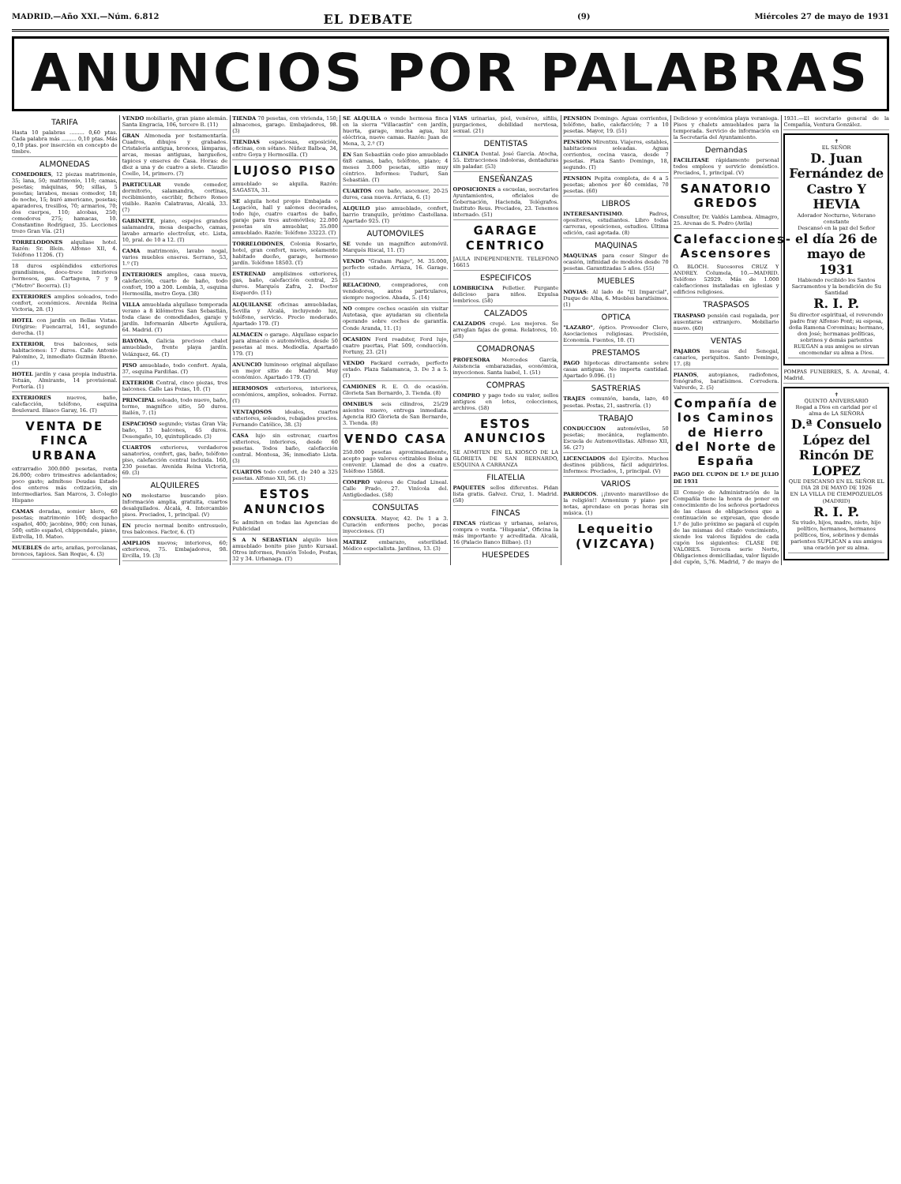MADRID.—Año XXI.—Núm. 6.812 EL DEBATE (9) Miércoles 27 de mayo de 1931
ANUNCIOS POR PALABRAS
TARIFA
Hasta 10 palabras ......... 0,60 ptas. Cada palabra más ......... 0,10 ptas. Más 0,10 ptas. por inserción en concepto de timbre.
ALMONEDAS
COMEDORES, 12 piezas matrimonio, 35; lana, 50; matrimonio, 110; camas, pesetas; máquinas, 90; sillas, 5 pesetas; lavabos, mesas comedor, 18; de noche, 15; buró americano, pesetas; aparadores, tresillos, 70; armarios, 70; dos cuerpos, 110; alcobas, 250; comedores 275; hamacas, 10. Constantino Rodríguez, 35. Lecciones trozo Gran Vía. (21)
TORRELODONES alquílase hotel. Razón: Sr. Blein. Alfonso XII, 4. Teléfono 11206. (T)
18 duros espléndidos exteriores grandísimos, doce-trece interiores hermosos, gas. Cartagena, 7 y 9 ("Metro" Becerra). (1)
EXTERIORES amplios soleados, todo confort, económicos. Avenida Reina Victoria, 28. (1)
HOTEL con jardín en Bellas Vistas. Dirigirse: Fuencarral, 141, segundo derecha. (1)
EXTERIOR, tres balcones, seis habitaciones: 17 duros. Calle Antonio Palomino, 2, inmediato Guzmán Bueno. (1)
HOTEL jardín y casa propia industria. Tetuán, Almirante, 14 provisional. Portería. (1)
EXTERIORES nuevos, baño, calefacción, teléfono, esquina Boulevard. Blasco Garay, 16. (T)
VENTA DE FINCA URBANA
extrarradio 300.000 pesetas, renta 26.000; cobro trimestres adelantados; poco gasto; admítese Deudas Estado dos enteros más cotización, sin intermediarios. San Marcos, 3. Colegio Hispano
CAMAS doradas, somier blero, 60 pesetas; matrimonio 100; despacho español, 400; jacobino, 900; con lunas, 500; estilo español, chippendale, piano, Estrella, 10. Mateo.
MUEBLES de arte, arañas, porcelanas, bronces, tapices. San Roque, 4. (3)
VENDO mobiliario, gran piano alemán. Santa Engracia, 106, tercero B. (11)
GRAN Almoneda por testamentaría. Cuadros, dibujos y grabados. Cristalería antigua, bronces, lámparas, arcas, mesas antiguas, bargueños, tapices y enseres de Casa. Horas: de diez a una y de cuatro a siete. Claudio Coello, 14, primero. (7)
PARTICULAR vende comedor, dormitorio, salamandra, cortinas, recibimiento, escribir, fichero Roneo visible. Razón Calatravas, Alcalá, 33. (7)
GABINETE, piano, espejos grandes salamandra, mesa despacho, camas, lavabo armario electrolux, etc. Lista, 10, pral. de 10 a 12. (T)
CAMA matrimonio, lavabo nogal, varios muebles enseres. Serrano, 53, 1.º (T)
ENTERIORES amplios, casa nueva, calefacción, cuarto de baño, todo confort, 190 a 200. Lombía, 3, esquina Hermosilla, metro Goya. (38)
VILLA amueblada alquílase temporada verano a 8 kilómetros San Sebastián, toda clase de comodidades, garaje y jardín. Informarán Alberto Aguilera, 64. Madrid. (T)
BAYONA, Galicia precioso chalet amueblado, frente playa jardín. Velázquez, 66. (T)
PISO amueblado, todo confort. Ayala, 37, esquina Pardiñas. (T)
EXTERIOR Central, cinco piezas, tres balcones. Calle Las Pozas, 10. (T)
PRINCIPAL soleado, todo nuevo, baño, termo, magnífico sitio, 50 duros. Bailén, 7. (1)
ESPACIOSO segundo; vistas Gran Vía; baño, 13 balcones, 65 duros. Desengaño, 10, quintuplicado. (3)
CUARTOS exteriores, verdaderos sanatorios, confort, gas, baño, teléfono piso, calefacción central incluida. 160, 230 pesetas. Avenida Reina Victoria, 69. (3)
ALQUILERES
NO molestarse buscando piso. Información amplia, gratuita, cuartos desalquilados. Alcalá, 4. Intercambio pisos. Preciados, 1, principal. (V)
EN precio normal bonito entresuelo, tres balcones. Factor, 6. (T)
AMPLIOS nuevos; interiores, 60; exteriores, 75. Embajadores, 98. Ercilla, 19. (3)
TIENDA 70 pesetas, con vivienda, 150; almacenes, garage. Embajadores, 98. (3)
TIENDAS espaciosas, exposición, oficinas, con sótano. Núñez Balboa, 34, entre Goya y Hermosilla. (T)
LUJOSO PISO
amueblado se alquila. Razón: SAGASTA, 31.
SE alquila hotel propio Embajada o Legación, hall y salones decorados, todo lujo, cuatro cuartos de baño, garaje para tres automóviles; 22.000 pesetas sin amueblar, 35.000 amueblado. Razón: Teléfono 33223. (T)
TORRELODONES, Colonia Rosario, hotel, gran confort, nuevo, solamente habitado dueño, garage, hermoso jardín. Teléfono 18503. (T)
ESTRENAD amplísimos exteriores, gas, baño, calefacción central, 25 duros. Marqués Zafra, 2. Doctor Esquerdo. (11)
ALQUILANSE oficinas amuebladas, Sevilla y Alcalá, incluyendo luz, teléfono, servicio. Precio moderado. Apartado 179. (T)
ALMACEN o garage. Alquílase espacio para almacén o automóviles, desde 50 pesetas al mes. Mediodía. Apartado 179. (T)
ANUNCIO luminoso original alquílase en mejor sitio de Madrid. Muy económico. Apartado 179. (T)
HERMOSOS exteriores, interiores, económicos, amplios, soleados. Ferraz. (T)
VENTAJOSOS ideales, cuartos exteriores, soleados, rebajados precios. Fernando Católico, 38. (3)
CASA lujo sin estrenar, cuartos exteriores, interiores, desde 60 pesetas. Todos baño, calefacción central. Montesa, 36; inmediato Lista. (3)
CUARTOS todo confort, de 240 a 325 pesetas. Alfonso XII, 56. (1)
ESTOS ANUNCIOS
Se admiten en todas las Agencias de Publicidad
S A N SEBASTIAN alquilo bien amueblado bonito piso junto Kursaal. Otros informes, Pensión Toledo, Postas, 32 y 34. Urbanaga. (T)
SE ALQUILA o vende hermosa finca en la sierra "Villacastín" con jardín, huerta, garage, mucha agua, luz eléctrica, nueve camas. Razón: Juan de Mena, 3, 2.º (T)
EN San Sebastián cedo piso amueblado 6x8 camas, baño, teléfono, piano; 4 meses 3.000 pesetas, sitio muy céntrico. Informes: Tuduri, San Sebastián. (T)
CUARTOS con baño, ascensor, 20-25 duros, casa nueva. Arriaza, 6. (1)
ALQUILO piso amueblado, confort, barrio tranquilo, próximo Castellana. Apartado 925. (T)
AUTOMOVILES
SE vende un magnífico automóvil. Marqués Riscal, 11. (T)
VENDO "Graham Paige", M. 35.000, perfecto estado. Arriaza, 16. Garage. (1)
RELACIONO, compradores, con vendedores, autos particulares, siempre negocios. Abada, 5. (14)
NO compre coches ocasión sin visitar Autotasa, que ayudaran su clientela operando sobre coches de garantía. Conde Aranda, 11. (1)
OCASION Ford roadster, Ford lujo, cuatro puertas, Fiat 509, conducción. Fortuny, 23. (21)
VENDO Packard cerrado, perfecto estado. Plaza Salamanca, 3. De 3 a 5. (T)
CAMIONES R. E. O. de ocasión. Glorieta San Bernardo, 3. Tienda. (8)
OMNIBUS seis cilindros, 25/29 asientos nuevo, entrega inmediata. Agencia RIO Glorieta de San Bernardo, 3. Tienda. (8)
VENDO CASA
250.000 pesetas aproximadamente, acepto pago valores cotizables Bolsa a convenir. Llamad de dos a cuatro. Teléfono 15868.
COMPRO valores de Ciudad Lineal. Calle Prado, 27. Vinícola del. Antigüedades. (58)
CONSULTAS
CONSULTA. Mayor, 42. De 1 a 3. Curación enfermos pecho, pocas inyecciones. (T)
MATRIZ embarazo, esterilidad. Médico especialista. Jardines, 13. (3)
VIAS urinarias, piel, venéreo, sífilis, purgaciones, debilidad nerviosa, sexual. (21)
DENTISTAS
CLINICA Dental. José García. Atocha, 55. Extracciones indoloras, dentaduras sin paladar. (53)
ENSEÑANZAS
OPOSICIONES a escuelas, secretarios Ayuntamientos, oficiales de Gobernación, Hacienda, Telégrafos. Instituto Reus. Preciados, 23. Tenemos internado. (51)
GARAGE CENTRICO
JAULA INDEPENDIENTE. TELEFONO 16615
ESPECIFICOS
LOMBRICINA Pelletier. Purgante delicioso para niños. Expulsa lombrices. (58)
CALZADOS
CALZADOS crepé. Los mejores. Se arreglan fajas de goma. Relatores, 10. (58)
COMADRONAS
PROFESORA Mercedes García, Asistencia embarazadas, económica, inyecciones. Santa Isabel, 1. (51)
COMPRAS
COMPRO y pago todo su valor, sellos antiguos en lotes, colecciones, archivos. (58)
ESTOS ANUNCIOS
SE ADMITEN EN EL KIOSCO DE LA GLORIETA DE SAN BERNARDO, ESQUINA A CARRANZA
FILATELIA
PAQUETES sellos diferentes. Pidan lista gratis. Galvez. Cruz, 1. Madrid. (58)
FINCAS
FINCAS rústicas y urbanas, solares, compra o venta. "Hispania", Oficina la más importante y acreditada. Alcalá, 16 (Palacio Banco Bilbao). (1)
HUESPEDES
PENSION Domingo. Aguas corrientes, teléfono, baño, calefacción; 7 a 10 pesetas. Mayor, 19. (51)
PENSION Mirentxu. Viajeros, estables, habitaciones soleadas. Aguas corrientes, cocina vasca, desde 7 pesetas. Plaza Santo Domingo, 18, segundo. (T)
PENSION Pepita completa, de 4 a 5 pesetas; abonos por 60 comidas, 70 pesetas. (60)
LIBROS
INTERESANTISIMO. Padres, opositores, estudiantes. Libro todas carreras, oposiciones, estudios. Última edición, casi agotada. (8)
MAQUINAS
MAQUINAS para coser Singer de ocasión, infinidad de modelos desde 70 pesetas. Garantizadas 5 años. (55)
MUEBLES
NOVIAS: Al lado de "El Imparcial", Duque de Alba, 6. Muebles baratísimos. (1)
OPTICA
"LAZARO", óptico. Proveedor Clero, Asociaciones religiosas. Precisión, Economía. Fuentes, 10. (T)
PRESTAMOS
PAGO hipotecas directamente sobre casas antiguas. No importa cantidad. Apartado 9.096. (1)
SASTRERIAS
TRAJES comunión, banda, lazo, 40 pesetas. Postas, 21, sastrería. (1)
TRABAJO
CONDUCCION automóviles, 50 pesetas; mecánica, reglamento. Escuela de Automovilistas. Alfonso XII, 56. (27)
LICENCIADOS del Ejército. Muchos destinos públicos, fácil adquirirlos. Informes: Preciados, 1, principal. (V)
VARIOS
PARROCOS. ¡¡Invento maravilloso de la religión!! Armonium y piano por notas, aprendase en pocas horas sin música. (1)
Lequeitio (VIZCAYA)
Delicioso y económica playa veraniega. Pisos y chalets amueblados para la temporada. Servicio de información en la Secretaría del Ayuntamiento.
Demandas
FACILITASE rápidamente personal todos empleos y servicio doméstico. Preciados, 1, principal. (V)
SANATORIO GREDOS
Consultor, Dr. Valdés Lambea. Almagro, 25. Arenas de S. Pedro (Avila)
Calefacciones-Ascensores
O. BLOCH. Sucesores CRUZ Y ANDREY. Columela, 10.—MADRID. Teléfono 52929. Más de 1.000 calefacciones instaladas en iglesias y edificios religiosos.
TRASPASOS
TRASPASO pensión casi regalada, por ausentarse extranjero. Mobiliario nuevo. (60)
VENTAS
PAJAROS moscas del Senegal, canarios, periquitos. Santo Domingo, 17. (8)
PIANOS, autopianos, radiofonos, fonógrafos, baratísimos. Corredera. Valverde, 2. (5)
Compañía de los Caminos de Hierro del Norte de España
PAGO DEL CUPON DE 1.º DE JULIO DE 1931
El Consejo de Administración de la Compañía tiene la honra de poner en conocimiento de los señores portadores de las clases de obligaciones que a continuación se expresan, que desde 1.º de julio próximo se pagará el cupón de las mismas del citado vencimiento, siendo los valores líquidos de cada cupón los siguientes: CLASE DE VALORES. Tercera serie Norte, Obligaciones domiciliadas, valor líquido del cupón, 5,76. Madrid, 7 de mayo de 1931.—El secretario general de la Compañía, Ventura González.
✝
EL SEÑOR
D. Juan Fernández de Castro Y HEVIA
Adorador Nocturno, Veterano constante
Descansó en la paz del Señor
el día 26 de mayo de 1931
Habiendo recibido los Santos Sacramentos y la bendición de Su Santidad
R. I. P.
Su director espiritual, el reverendo padre fray Alfonso Pont; su esposa, doña Ramona Corominas; hermano, don José; hermanas políticas, sobrinos y demás parientes RUEGAN a sus amigos se sirvan encomendar su alma a Dios.
POMPAS FUNEBRES, S. A. Arenal, 4. Madrid.
✝
QUINTO ANIVERSARIO
Rogad a Dios en caridad por el alma de LA SEÑORA
D.ª Consuelo López del Rincón DE LOPEZ
QUE DESCANSO EN EL SEÑOR EL DIA 28 DE MAYO DE 1926
EN LA VILLA DE CIEMPOZUELOS (MADRID)
R. I. P.
Su viudo, hijos, madre, nieto, hijo político, hermanos, hermanos políticos, tíos, sobrinos y demás parientes SUPLICAN a sus amigos una oración por su alma.